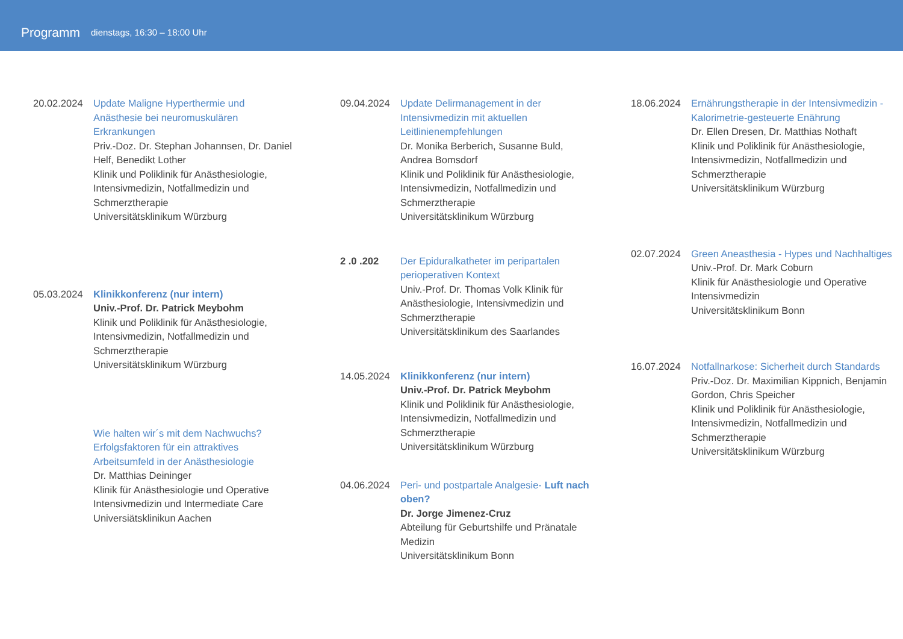Programm dienstags, 16:30 – 18:00 Uhr
20.02.2024 Update Maligne Hyperthermie und Anästhesie bei neuromuskulären Erkrankungen
Priv.-Doz. Dr. Stephan Johannsen, Dr. Daniel Helf, Benedikt Lother
Klinik und Poliklinik für Anästhesiologie, Intensivmedizin, Notfallmedizin und Schmerztherapie
Universitätsklinikum Würzburg
05.03.2024 Klinikkonferenz (nur intern)
Univ.-Prof. Dr. Patrick Meybohm
Klinik und Poliklinik für Anästhesiologie, Intensivmedizin, Notfallmedizin und Schmerztherapie
Universitätsklinikum Würzburg
Wie halten wir´s mit dem Nachwuchs? Erfolgsfaktoren für ein attraktives Arbeitsumfeld in der Anästhesiologie
Dr. Matthias Deininger
Klinik für Anästhesiologie und Operative Intensivmedizin und Intermediate Care
Universiätsklinikun Aachen
09.04.2024 Update Delirmanagement in der Intensivmedizin mit aktuellen Leitlinienempfehlungen
Dr. Monika Berberich, Susanne Buld, Andrea Bomsdorf
Klinik und Poliklinik für Anästhesiologie, Intensivmedizin, Notfallmedizin und Schmerztherapie
Universitätsklinikum Würzburg
2 .0 .202 Der Epiduralkatheter im peripartalen perioperativen Kontext
Univ.-Prof. Dr. Thomas Volk Klinik für Anästhesiologie, Intensivmedizin und Schmerztherapie
Universitätsklinikum des Saarlandes
14.05.2024 Klinikkonferenz (nur intern)
Univ.-Prof. Dr. Patrick Meybohm
Klinik und Poliklinik für Anästhesiologie, Intensivmedizin, Notfallmedizin und Schmerztherapie
Universitätsklinikum Würzburg
04.06.2024 Peri- und postpartale Analgesie- Luft nach oben?
Dr. Jorge Jimenez-Cruz
Abteilung für Geburtshilfe und Pränatale Medizin
Universitätsklinikum Bonn
18.06.2024 Ernährungstherapie in der Intensivmedizin - Kalorimetrie-gesteuerte Enährung
Dr. Ellen Dresen, Dr. Matthias Nothaft
Klinik und Poliklinik für Anästhesiologie, Intensivmedizin, Notfallmedizin und Schmerztherapie
Universitätsklinikum Würzburg
02.07.2024 Green Aneasthesia - Hypes und Nachhaltiges
Univ.-Prof. Dr. Mark Coburn
Klinik für Anästhesiologie und Operative Intensivmedizin
Universitätsklinikum Bonn
16.07.2024 Notfallnarkose: Sicherheit durch Standards
Priv.-Doz. Dr. Maximilian Kippnich, Benjamin Gordon, Chris Speicher
Klinik und Poliklinik für Anästhesiologie, Intensivmedizin, Notfallmedizin und Schmerztherapie
Universitätsklinikum Würzburg